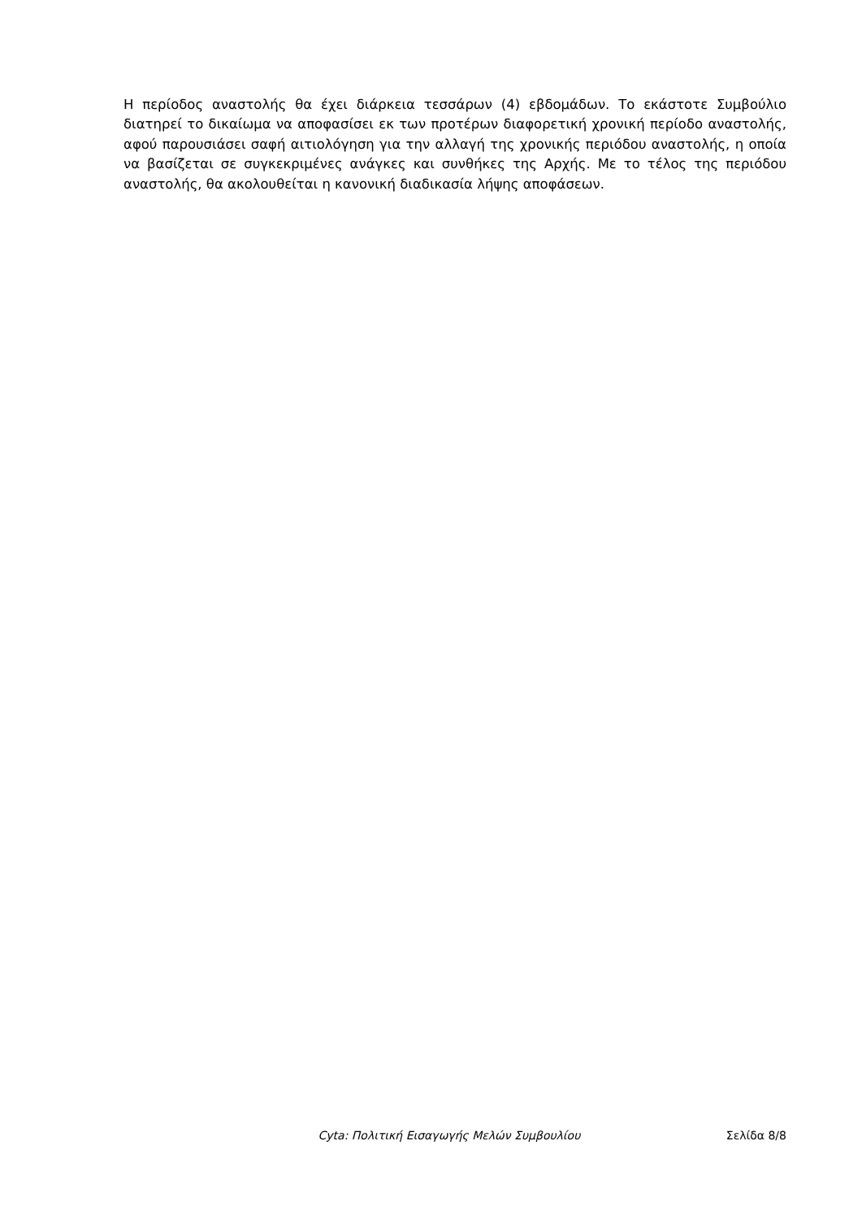Η περίοδος αναστολής θα έχει διάρκεια τεσσάρων (4) εβδομάδων. Το εκάστοτε Συμβούλιο διατηρεί το δικαίωμα να αποφασίσει εκ των προτέρων διαφορετική χρονική περίοδο αναστολής, αφού παρουσιάσει σαφή αιτιολόγηση για την αλλαγή της χρονικής περιόδου αναστολής, η οποία να βασίζεται σε συγκεκριμένες ανάγκες και συνθήκες της Αρχής. Με το τέλος της περιόδου αναστολής, θα ακολουθείται η κανονική διαδικασία λήψης αποφάσεων.
Cyta: Πολιτική Εισαγωγής Μελών Συμβουλίου Σελίδα 8/8